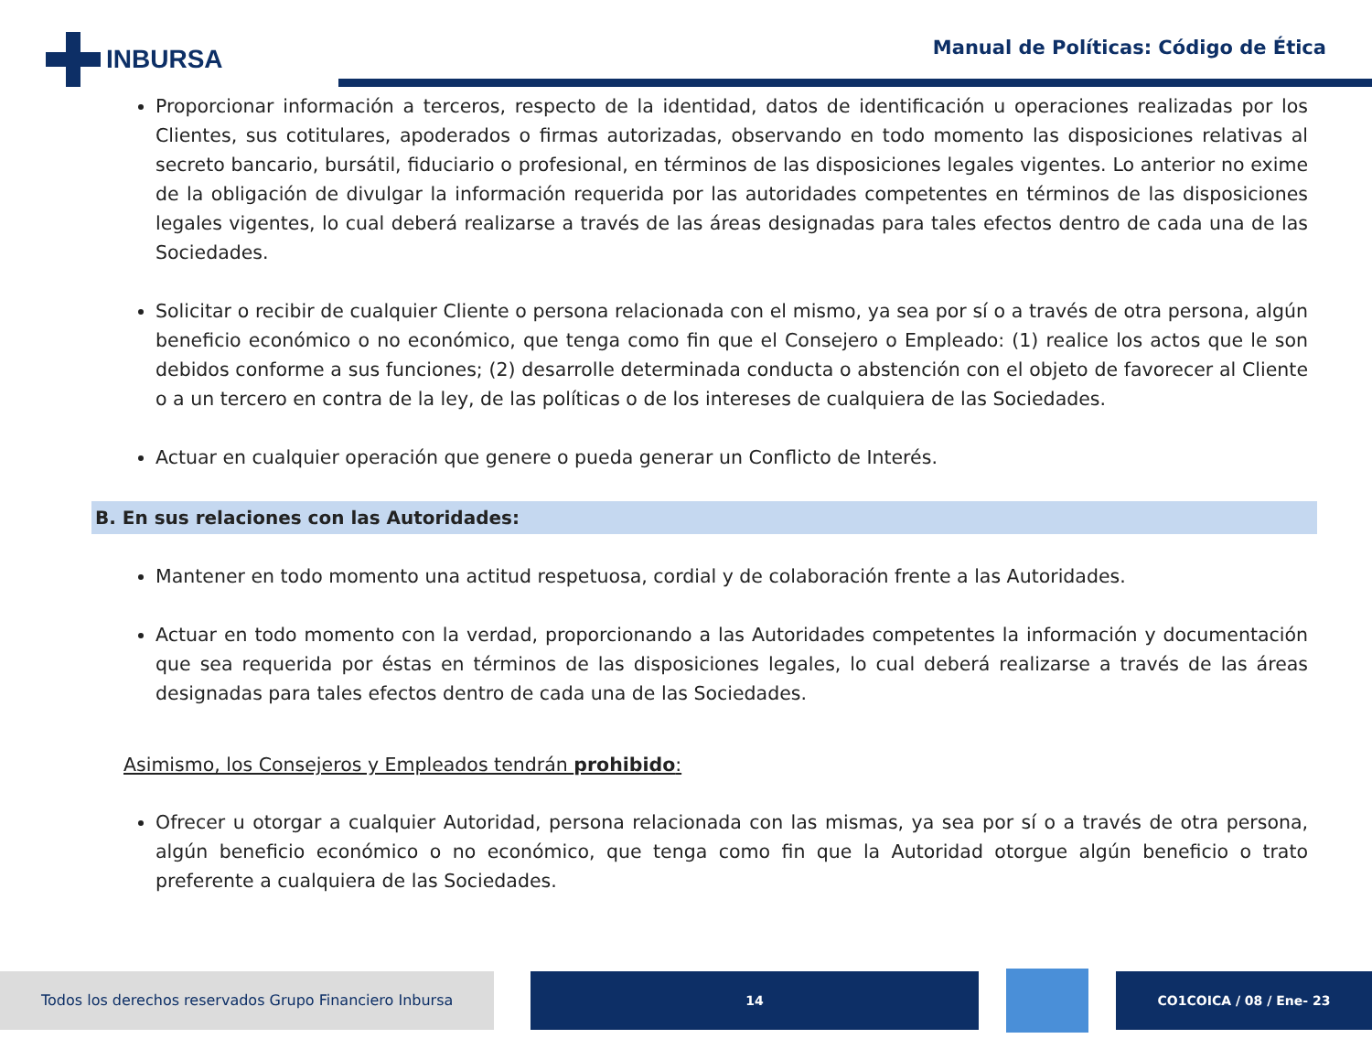INBURSA
Manual de Políticas: Código de Ética
Proporcionar información a terceros, respecto de la identidad, datos de identificación u operaciones realizadas por los Clientes, sus cotitulares, apoderados o firmas autorizadas, observando en todo momento las disposiciones relativas al secreto bancario, bursátil, fiduciario o profesional, en términos de las disposiciones legales vigentes. Lo anterior no exime de la obligación de divulgar la información requerida por las autoridades competentes en términos de las disposiciones legales vigentes, lo cual deberá realizarse a través de las áreas designadas para tales efectos dentro de cada una de las Sociedades.
Solicitar o recibir de cualquier Cliente o persona relacionada con el mismo, ya sea por sí o a través de otra persona, algún beneficio económico o no económico, que tenga como fin que el Consejero o Empleado: (1) realice los actos que le son debidos conforme a sus funciones; (2) desarrolle determinada conducta o abstención con el objeto de favorecer al Cliente o a un tercero en contra de la ley, de las políticas o de los intereses de cualquiera de las Sociedades.
Actuar en cualquier operación que genere o pueda generar un Conflicto de Interés.
B. En sus relaciones con las Autoridades:
Mantener en todo momento una actitud respetuosa, cordial y de colaboración frente a las Autoridades.
Actuar en todo momento con la verdad, proporcionando a las Autoridades competentes la información y documentación que sea requerida por éstas en términos de las disposiciones legales, lo cual deberá realizarse a través de las áreas designadas para tales efectos dentro de cada una de las Sociedades.
Asimismo, los Consejeros y Empleados tendrán prohibido:
Ofrecer u otorgar a cualquier Autoridad, persona relacionada con las mismas, ya sea por sí o a través de otra persona, algún beneficio económico o no económico, que tenga como fin que la Autoridad otorgue algún beneficio o trato preferente a cualquiera de las Sociedades.
Todos los derechos reservados Grupo Financiero Inbursa 14 CO1COICA / 08 / Ene- 23